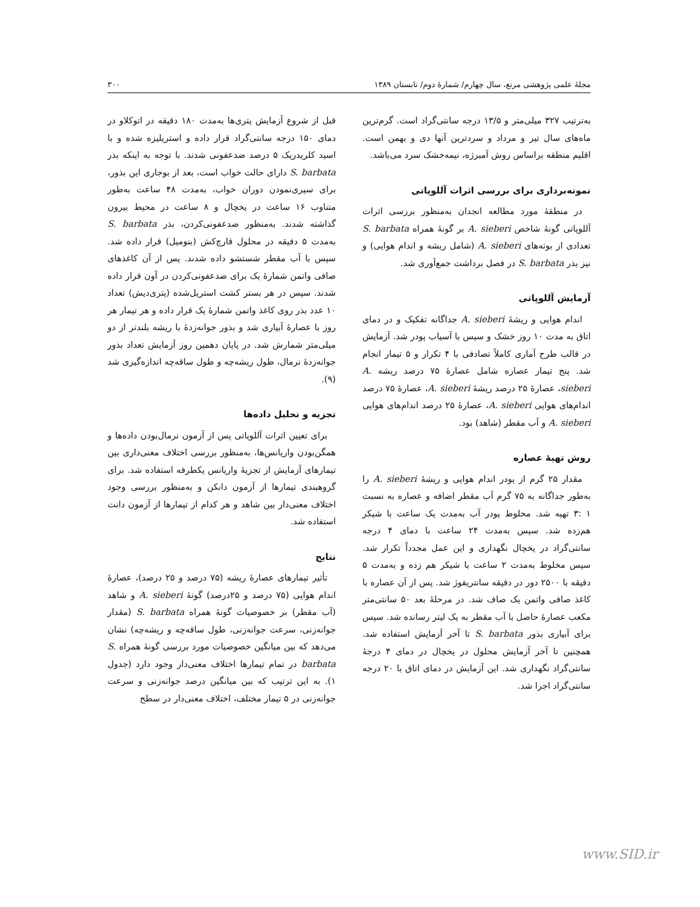مجلهٔ علمی پژوهشی مرتع، سال چهارم/ شمارهٔ دوم/ تابستان ۱۳۸۹ ۳۰۰
به‌ترتیب ۳۲۷ میلی‌متر و ۱۳/۵ درجه سانتی‌گراد است. گرم‌ترین ماه‌های سال تیر و مرداد و سردترین آنها دی و بهمن است. اقلیم منطقه براساس روش آمبرژه، نیمه‌خشک سرد می‌باشد.
نمونه‌برداری برای بررسی اثرات آللوپاتی
در منطقهٔ مورد مطالعه انجدان به‌منظور بررسی اثرات آللوپاتی گونهٔ شاخص A. sieberi بر گونهٔ همراه S. barbata تعدادی از بوته‌های A. sieberi (شامل ریشه و اندام هوایی) و نیز بذر S. barbata در فصل برداشت جمع‌آوری شد.
آزمایش آللوپاتی
اندام هوایی و ریشهٔ A. sieberi جداگانه تفکیک و در دمای اتاق به مدت ۱۰ روز خشک و سپس با آسیاب پودر شد. آزمایش در قالب طرح آماری کاملاً تصادفی با ۴ تکرار و ۵ تیمار انجام شد. پنج تیمار عصاره شامل عصارهٔ ۷۵ درصد ریشه A. sieberi، عصارهٔ ۲۵ درصد ریشهٔ A. sieberi، عصارهٔ ۷۵ درصد اندام‌های هوایی A. sieberi، عصارهٔ ۲۵ درصد اندام‌های هوایی A. sieberi و آب مقطر (شاهد) بود.
روش تهیهٔ عصاره
مقدار ۲۵ گرم از پودر اندام هوایی و ریشهٔ A. sieberi را به‌طور جداگانه به ۷۵ گرم آب مقطر اضافه و عصاره به نسبت ۱ :۳ تهیه شد. مخلوط پودر آب به‌مدت یک ساعت با شیکر هم‌زده شد. سپس به‌مدت ۲۴ ساعت با دمای ۴ درجه سانتی‌گراد در یخچال نگهداری و این عمل مجدداً تکرار شد. سپس مخلوط به‌مدت ۲ ساعت با شیکر هم زده و به‌مدت ۵ دقیقه با ۲۵۰۰ دور در دقیقه سانتریفوژ شد. پس از آن عصاره با کاغذ صافی واتمن یک صاف شد. در مرحلهٔ بعد ۵۰ سانتی‌متر مکعب عصارهٔ حاصل با آب مقطر به یک لیتر رسانده شد. سپس برای آبیاری بذور S. barbata تا آخر آزمایش استفاده شد. همچنین تا آخر آزمایش محلول در یخچال در دمای ۴ درجهٔ سانتی‌گراد نگهداری شد. این آزمایش در دمای اتاق با ۲۰ درجه سانتی‌گراد اجرا شد.
قبل از شروع آزمایش پتری‌ها به‌مدت ۱۸۰ دقیقه در اتوکلاو در دمای ۱۵۰ درجه سانتی‌گراد قرار داده و استریلیزه شده و با اسید کلریدریک ۵ درصد ضدعفونی شدند. با توجه به اینکه بذر S. barbata دارای حالت خواب است، بعد از بوجاری این بذور، برای سپری‌نمودن دوران خواب، به‌مدت ۴۸ ساعت به‌طور متناوب ۱۶ ساعت در یخچال و ۸ ساعت در محیط بیرون گذاشته شدند. به‌منظور ضدعفونی‌کردن، بذر S. barbata به‌مدت ۵ دقیقه در محلول قارچ‌کش (بنومیل) قرار داده شد. سپس با آب مقطر شستشو داده شدند. پس از آن کاغذهای صافی واتمن شمارهٔ یک برای ضدعفونی‌کردن در آون قرار داده شدند. سپس در هر بستر کشت استریل‌شده (پتری‌دیش) تعداد ۱۰ عدد بذر روی کاغذ واتمن شمارهٔ یک قرار داده و هر تیمار هر روز با عصارهٔ آبیاری شد و بذور جوانه‌زدهٔ با ریشه بلندتر از دو میلی‌متر شمارش شد. در پایان دهمین روز آزمایش تعداد بذور جوانه‌زدهٔ نرمال، طول ریشه‌چه و طول ساقه‌چه اندازه‌گیری شد (۹).
تجزیه و تحلیل داده‌ها
برای تعیین اثرات آللوپاتی پس از آزمون نرمال‌بودن داده‌ها و همگن‌بودن واریانس‌ها، به‌منظور بررسی اختلاف معنی‌داری بین تیمارهای آزمایش از تجزیهٔ واریانس یکطرفه استفاده شد. برای گروهبندی تیمارها از آزمون دانکن و به‌منظور بررسی وجود اختلاف معنی‌دار بین شاهد و هر کدام از تیمارها از آزمون دانت استفاده شد.
نتایج
تأثیر تیمارهای عصارهٔ ریشه (۷۵ درصد و ۲۵ درصد)، عصارهٔ اندام هوایی (۷۵ درصد و ۲۵درصد) گونهٔ A. sieberi و شاهد (آب مقطر) بر خصوصیات گونهٔ همراه S. barbata (مقدار جوانه‌زنی، سرعت جوانه‌زنی، طول ساقه‌چه و ریشه‌چه) نشان می‌دهد که بین میانگین خصوصیات مورد بررسی گونهٔ همراه S. barbata در تمام تیمارها اختلاف معنی‌دار وجود دارد (جدول ۱). به این ترتیب که بین میانگین درصد جوانه‌زنی و سرعت جوانه‌زنی در ۵ تیمار مختلف، اختلاف معنی‌دار در سطح
www.SID.ir